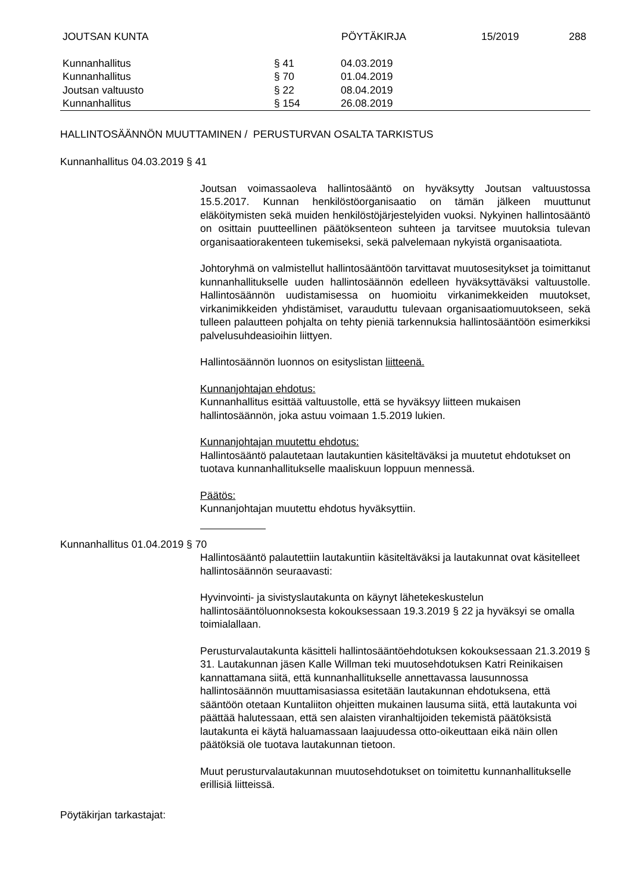JOUTSAN KUNTA PÖYTÄKIRJA 15/2019 288
| Kunnanhallitus | § 41 | 04.03.2019 |
| Kunnanhallitus | § 70 | 01.04.2019 |
| Joutsan valtuusto | § 22 | 08.04.2019 |
| Kunnanhallitus | § 154 | 26.08.2019 |
HALLINTOSÄÄNNÖN MUUTTAMINEN / PERUSTURVAN OSALTA TARKISTUS
Kunnanhallitus 04.03.2019 § 41
Joutsan voimassaoleva hallintosääntö on hyväksytty Joutsan valtuustossa 15.5.2017. Kunnan henkilöstöorganisaatio on tämän jälkeen muuttunut eläköitymisten sekä muiden henkilöstöjärjestelyiden vuoksi. Nykyinen hallintosääntö on osittain puutteellinen päätöksenteon suhteen ja tarvitsee muutoksia tulevan organisaatiorakenteen tukemiseksi, sekä palvelemaan nykyistä organisaatiota.
Johtoryhmä on valmistellut hallintosääntöön tarvittavat muutosesitykset ja toimittanut kunnanhallitukselle uuden hallintosäännön edelleen hyväksyttäväksi valtuustolle. Hallintosäännön uudistamisessa on huomioitu virkanimekkeiden muutokset, virkanimikkeiden yhdistämiset, varauduttu tulevaan organisaatiomuutokseen, sekä tulleen palautteen pohjalta on tehty pieniä tarkennuksia hallintosääntöön esimerkiksi palvelusuhdeasioihin liittyen.
Hallintosäännön luonnos on esityslistan liitteenä.
Kunnanjohtajan ehdotus:
Kunnanhallitus esittää valtuustolle, että se hyväksyy liitteen mukaisen hallintosäännön, joka astuu voimaan 1.5.2019 lukien.
Kunnanjohtajan muutettu ehdotus:
Hallintosääntö palautetaan lautakuntien käsiteltäväksi ja muutetut ehdotukset on tuotava kunnanhallitukselle maaliskuun loppuun mennessä.
Päätös:
Kunnanjohtajan muutettu ehdotus hyväksyttiin.
Kunnanhallitus 01.04.2019 § 70
Hallintosääntö palautettiin lautakuntiin käsiteltäväksi ja lautakunnat ovat käsitelleet hallintosäännön seuraavasti:
Hyvinvointi- ja sivistyslautakunta on käynyt lähetekeskustelun hallintosääntöluonnoksesta kokouksessaan 19.3.2019 § 22 ja hyväksyi se omalla toimialallaan.
Perusturvalautakunta käsitteli hallintosääntöehdotuksen kokouksessaan 21.3.2019 § 31. Lautakunnan jäsen Kalle Willman teki muutosehdotuksen Katri Reinikaisen kannattamana siitä, että kunnanhallitukselle annettavassa lausunnossa hallintosäännön muuttamisasiassa esitetään lautakunnan ehdotuksena, että sääntöön otetaan Kuntaliiton ohjeitten mukainen lausuma siitä, että lautakunta voi päättää halutessaan, että sen alaisten viranhaltijoiden tekemistä päätöksistä lautakunta ei käytä haluamassaan laajuudessa otto-oikeuttaan eikä näin ollen päätöksiä ole tuotava lautakunnan tietoon.
Muut perusturvalautakunnan muutosehdotukset on toimitettu kunnanhallitukselle erillisiä liitteissä.
Pöytäkirjan tarkastajat: